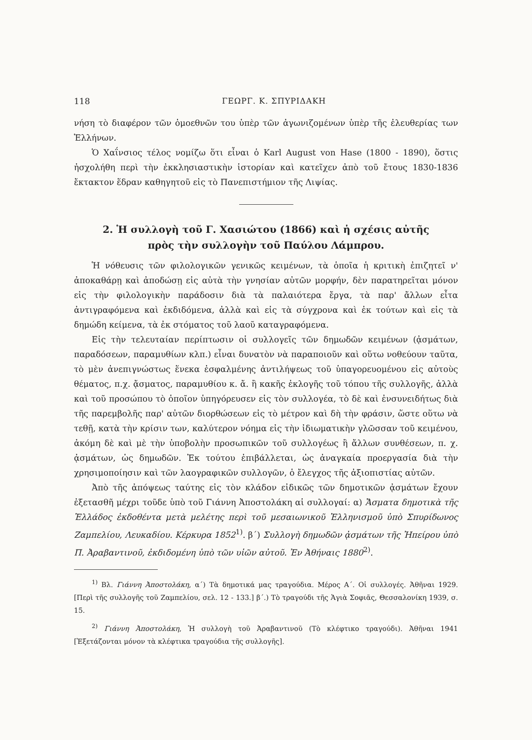118 ΓΕΩΡΓ. Κ. ΣΠΥΡΙΔΑΚΗ
νήση τὸ διαφέρον τῶν ὁμοεθνῶν του ὑπὲρ τῶν ἀγωνιζομένων ὑπὲρ τῆς ἐλευθερίας των Ἑλλήνων.
Ὁ Χαΐνσιος τέλος νομίζω ὅτι εἶναι ὁ Karl August von Hase (1800 - 1890), ὅστις ἠσχολήθη περὶ τὴν ἐκκλησιαστικὴν ἱστορίαν καὶ κατεῖχεν ἀπὸ τοῦ ἔτους 1830-1836 ἔκτακτον ἕδραν καθηγητοῦ εἰς τὸ Πανεπιστήμιον τῆς Λιψίας.
2. Ἡ συλλογὴ τοῦ Γ. Χασιώτου (1866) καὶ ἡ σχέσις αὐτῆς
πρὸς τὴν συλλογὴν τοῦ Παύλου Λάμπρου.
Ἡ νόθευσις τῶν φιλολογικῶν γενικῶς κειμένων, τὰ ὁποῖα ἡ κριτικὴ ἐπιζητεῖ ν' ἀποκαθάρῃ καὶ ἀποδώσῃ εἰς αὐτὰ τὴν γνησίαν αὐτῶν μορφήν, δὲν παρατηρεῖται μόνον εἰς τὴν φιλολογικὴν παράδοσιν διὰ τὰ παλαιότερα ἔργα, τὰ παρ' ἄλλων εἶτα ἀντιγραφόμενα καὶ ἐκδιδόμενα, ἀλλὰ καὶ εἰς τὰ σύγχρονα καὶ ἐκ τούτων καὶ εἰς τὰ δημώδη κείμενα, τὰ ἐκ στόματος τοῦ λαοῦ καταγραφόμενα.
Εἰς τὴν τελευταίαν περίπτωσιν οἱ συλλογεῖς τῶν δημωδῶν κειμένων (ᾀσμάτων, παραδόσεων, παραμυθίων κλπ.) εἶναι δυνατὸν νὰ παραποιοῦν καὶ οὕτω νοθεύουν ταῦτα, τὸ μὲν ἀνεπιγνώστως ἕνεκα ἐσφαλμένης ἀντιλήψεως τοῦ ὑπαγορευομένου εἰς αὐτοὺς θέματος, π.χ. ᾄσματος, παραμυθίου κ. ἄ. ἢ κακῆς ἐκλογῆς τοῦ τόπου τῆς συλλογῆς, ἀλλὰ καὶ τοῦ προσώπου τὸ ὁποῖον ὑπηγόρευσεν εἰς τὸν συλλογέα, τὸ δὲ καὶ ἐνσυνειδήτως διὰ τῆς παρεμβολῆς παρ' αὐτῶν διορθώσεων εἰς τὸ μέτρον καὶ δὴ τὴν φράσιν, ὥστε οὕτω νὰ τεθῇ, κατὰ τὴν κρίσιν των, καλύτερον νόημα εἰς τὴν ἰδιωματικὴν γλῶσσαν τοῦ κειμένου, ἀκόμη δὲ καὶ μὲ τὴν ὑποβολὴν προσωπικῶν τοῦ συλλογέως ἢ ἄλλων συνθέσεων, π. χ. ᾀσμάτων, ὡς δημωδῶν. Ἐκ τούτου ἐπιβάλλεται, ὡς ἀναγκαία προεργασία διὰ τὴν χρησιμοποίησιν καὶ τῶν λαογραφικῶν συλλογῶν, ὁ ἔλεγχος τῆς ἀξιοπιστίας αὐτῶν.
Ἀπὸ τῆς ἀπόψεως ταύτης εἰς τὸν κλάδον εἰδικῶς τῶν δημοτικῶν ᾀσμάτων ἔχουν ἐξετασθῆ μέχρι τοῦδε ὑπὸ τοῦ Γιάννη Ἀποστολάκη αἱ συλλογαί: α) Ἄσματα δημοτικὰ τῆς Ἑλλάδος ἐκδοθέντα μετὰ μελέτης περὶ τοῦ μεσαιωνικοῦ Ἑλληνισμοῦ ὑπὸ Σπυρίδωνος Ζαμπελίου, Λευκαδίου. Κέρκυρα 1852<sup>1)</sup>. β΄) Συλλογὴ δημωδῶν ᾀσμάτων τῆς Ἠπείρου ὑπὸ Π. Ἀραβαντινοῦ, ἐκδιδομένη ὑπὸ τῶν υἱῶν αὐτοῦ. Ἐν Ἀθήναις 1880<sup>2)</sup>.
<sup>1)</sup> Βλ. Γιάννη Ἀποστολάκη, α΄) Τὰ δημοτικά μας τραγούδια. Μέρος Α΄. Οἱ συλλογές. Ἀθῆναι 1929. [Περὶ τῆς συλλογῆς τοῦ Ζαμπελίου, σελ. 12 - 133.] β΄.) Τὸ τραγούδι τῆς Ἁγιὰ Σοφιᾶς, Θεσσαλονίκη 1939, σ. 15.
<sup>2)</sup> Γιάννη Ἀποστολάκη, Ἡ συλλογὴ τοῦ Ἀραβαντινοῦ (Τὸ κλέφτικο τραγούδι). Ἀθῆναι 1941 [Ἐξετάζονται μόνον τὰ κλέφτικα τραγούδια τῆς συλλογῆς].